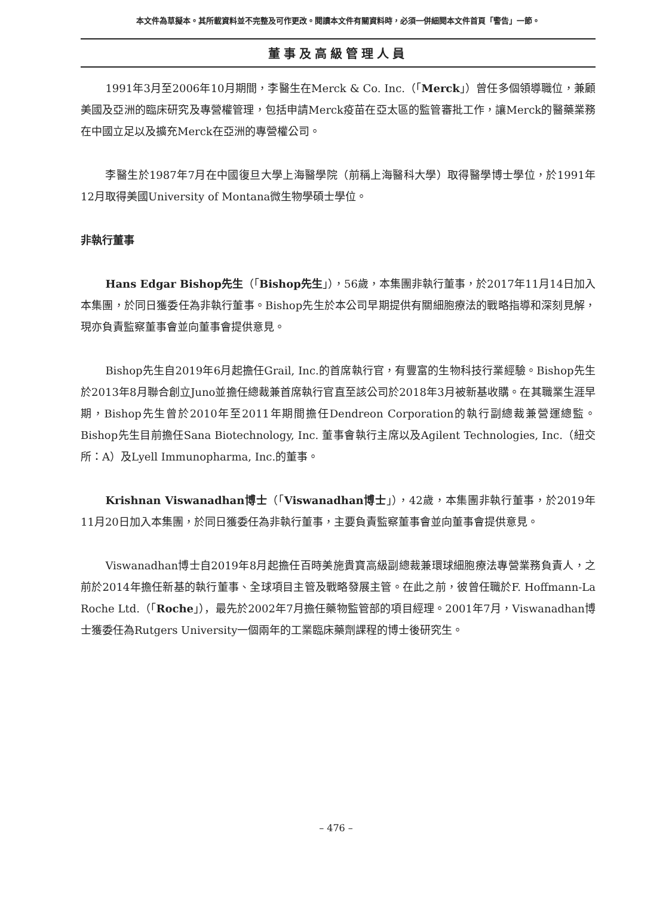本文件為草擬本。其所載資料並不完整及可作更改。閱讀本文件有關資料時，必須一併細閱本文件首頁「警告」一節。
董事及高級管理人員
1991年3月至2006年10月期間，李醫生在Merck & Co. Inc.（「Merck」）曾任多個領導職位，兼顧美國及亞洲的臨床研究及專營權管理，包括申請Merck疫苗在亞太區的監管審批工作，讓Merck的醫藥業務在中國立足以及擴充Merck在亞洲的專營權公司。
李醫生於1987年7月在中國復旦大學上海醫學院（前稱上海醫科大學）取得醫學博士學位，於1991年12月取得美國University of Montana微生物學碩士學位。
非執行董事
Hans Edgar Bishop先生（「Bishop先生」），56歲，本集團非執行董事，於2017年11月14日加入本集團，於同日獲委任為非執行董事。Bishop先生於本公司早期提供有關細胞療法的戰略指導和深刻見解，現亦負責監察董事會並向董事會提供意見。
Bishop先生自2019年6月起擔任Grail, Inc.的首席執行官，有豐富的生物科技行業經驗。Bishop先生於2013年8月聯合創立Juno並擔任總裁兼首席執行官直至該公司於2018年3月被新基收購。在其職業生涯早期，Bishop先生曾於2010年至2011年期間擔任Dendreon Corporation的執行副總裁兼營運總監。Bishop先生目前擔任Sana Biotechnology, Inc. 董事會執行主席以及Agilent Technologies, Inc.（紐交所：A）及Lyell Immunopharma, Inc.的董事。
Krishnan Viswanadhan博士（「Viswanadhan博士」），42歲，本集團非執行董事，於2019年11月20日加入本集團，於同日獲委任為非執行董事，主要負責監察董事會並向董事會提供意見。
Viswanadhan博士自2019年8月起擔任百時美施貴寶高級副總裁兼環球細胞療法專營業務負責人，之前於2014年擔任新基的執行董事、全球項目主管及戰略發展主管。在此之前，彼曾任職於F. Hoffmann-La Roche Ltd.（「Roche」），最先於2002年7月擔任藥物監管部的項目經理。2001年7月，Viswanadhan博士獲委任為Rutgers University一個兩年的工業臨床藥劑課程的博士後研究生。
– 476 –